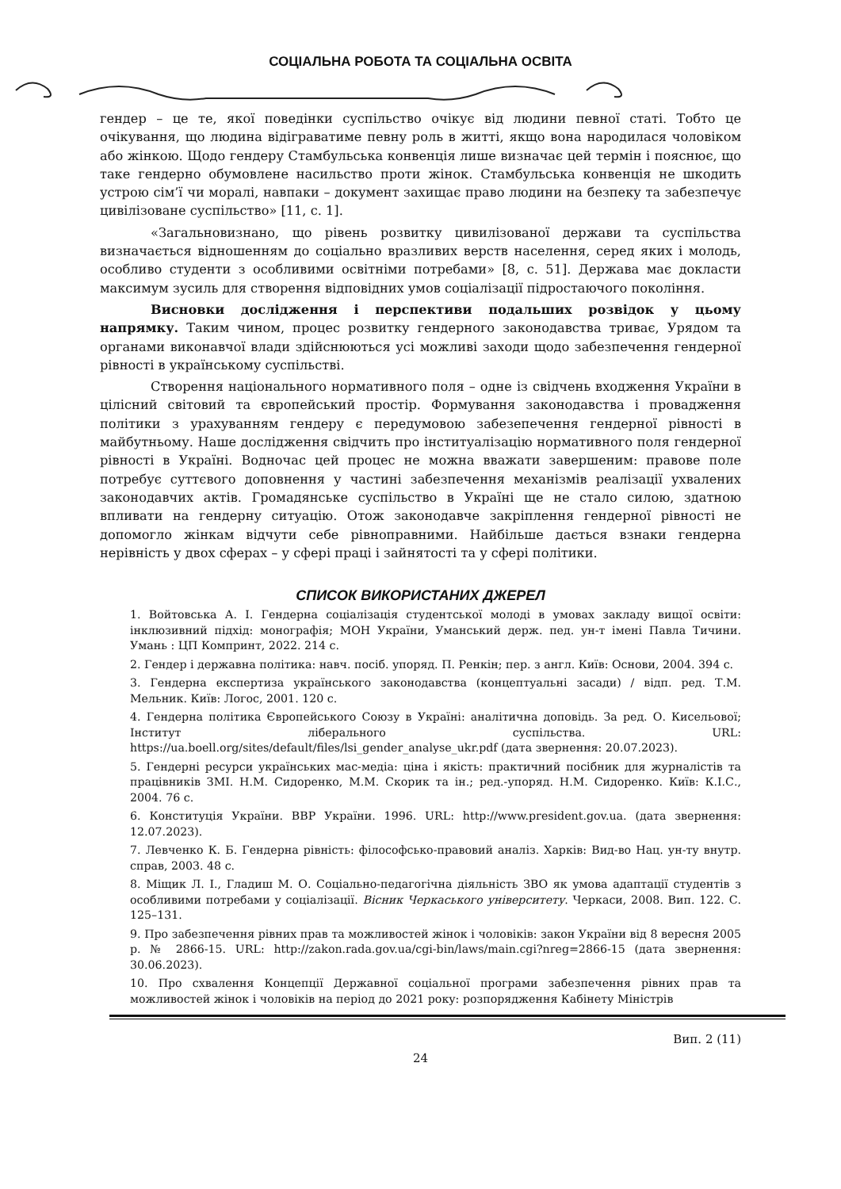СОЦІАЛЬНА РОБОТА ТА СОЦІАЛЬНА ОСВІТА
гендер – це те, якої поведінки суспільство очікує від людини певної статі. Тобто це очікування, що людина відіграватиме певну роль в житті, якщо вона народилася чоловіком або жінкою. Щодо гендеру Стамбульська конвенція лише визначає цей термін і пояснює, що таке гендерно обумовлене насильство проти жінок. Стамбульська конвенція не шкодить устрою сім’ї чи моралі, навпаки – документ захищає право людини на безпеку та забезпечує цивілізоване суспільство» [11, с. 1].
«Загальновизнано, що рівень розвитку цивилізованої держави та суспільства визначається відношенням до соціально вразливих верств населення, серед яких і молодь, особливо студенти з особливими освітніми потребами» [8, с. 51]. Держава має докласти максимум зусиль для створення відповідних умов соціалізації підростаючого покоління.
Висновки дослідження і перспективи подальших розвідок у цьому напрямку. Таким чином, процес розвитку гендерного законодавства триває, Урядом та органами виконавчої влади здійснюються усі можливі заходи щодо забезпечення гендерної рівності в українському суспільстві.
Створення національного нормативного поля – одне із свідчень входження України в цілісний світовий та європейський простір. Формування законодавства і провадження політики з урахуванням гендеру є передумовою забезепечення гендерної рівності в майбутньому. Наше дослідження свідчить про інституалізацію нормативного поля гендерної рівності в Україні. Водночас цей процес не можна вважати завершеним: правове поле потребує суттєвого доповнення у частині забезпечення механізмів реалізації ухвалених законодавчих актів. Громадянське суспільство в Україні ще не стало силою, здатною впливати на гендерну ситуацію. Отож законодавче закріплення гендерної рівності не допомогло жінкам відчути себе рівноправними. Найбільше дається взнаки гендерна нерівність у двох сферах – у сфері праці і зайнятості та у сфері політики.
СПИСОК ВИКОРИСТАНИХ ДЖЕРЕЛ
1. Войтовська А. І. Гендерна соціалізація студентської молоді в умовах закладу вищої освіти: інклюзивний підхід: монографія; МОН України, Уманський держ. пед. ун-т імені Павла Тичини. Умань : ЦП Компринт, 2022. 214 с.
2. Гендер і державна політика: навч. посіб. упоряд. П. Ренкін; пер. з англ. Київ: Основи, 2004. 394 с.
3. Гендерна експертиза українського законодавства (концептуальні засади) / відп. ред. Т.М. Мельник. Київ: Логос, 2001. 120 с.
4. Гендерна політика Європейського Союзу в Україні: аналітична доповідь. За ред. О. Кисельової; Інститут ліберального суспільства. URL: https://ua.boell.org/sites/default/files/lsi_gender_analyse_ukr.pdf (дата звернення: 20.07.2023).
5. Гендерні ресурси українських мас-медіа: ціна і якість: практичний посібник для журналістів та працівників ЗМІ. Н.М. Сидоренко, М.М. Скорик та ін.; ред.-упоряд. Н.М. Сидоренко. Київ: К.І.С., 2004. 76 с.
6. Конституція України. ВВР України. 1996. URL: http://www.president.gov.ua. (дата звернення: 12.07.2023).
7. Левченко К. Б. Гендерна рівність: філософсько-правовий аналіз. Харків: Вид-во Нац. ун-ту внутр. справ, 2003. 48 с.
8. Міщик Л. І., Гладиш М. О. Соціально-педагогічна діяльність ЗВО як умова адаптації студентів з особливими потребами у соціалізації. Вісник Черкаського університету. Черкаси, 2008. Вип. 122. С. 125–131.
9. Про забезпечення рівних прав та можливостей жінок і чоловіків: закон України від 8 вересня 2005 р. № 2866-15. URL: http://zakon.rada.gov.ua/cgi-bin/laws/main.cgi?nreg=2866-15 (дата звернення: 30.06.2023).
10. Про схвалення Концепції Державної соціальної програми забезпечення рівних прав та можливостей жінок і чоловіків на період до 2021 року: розпорядження Кабінету Міністрів
Вип. 2 (11)
24